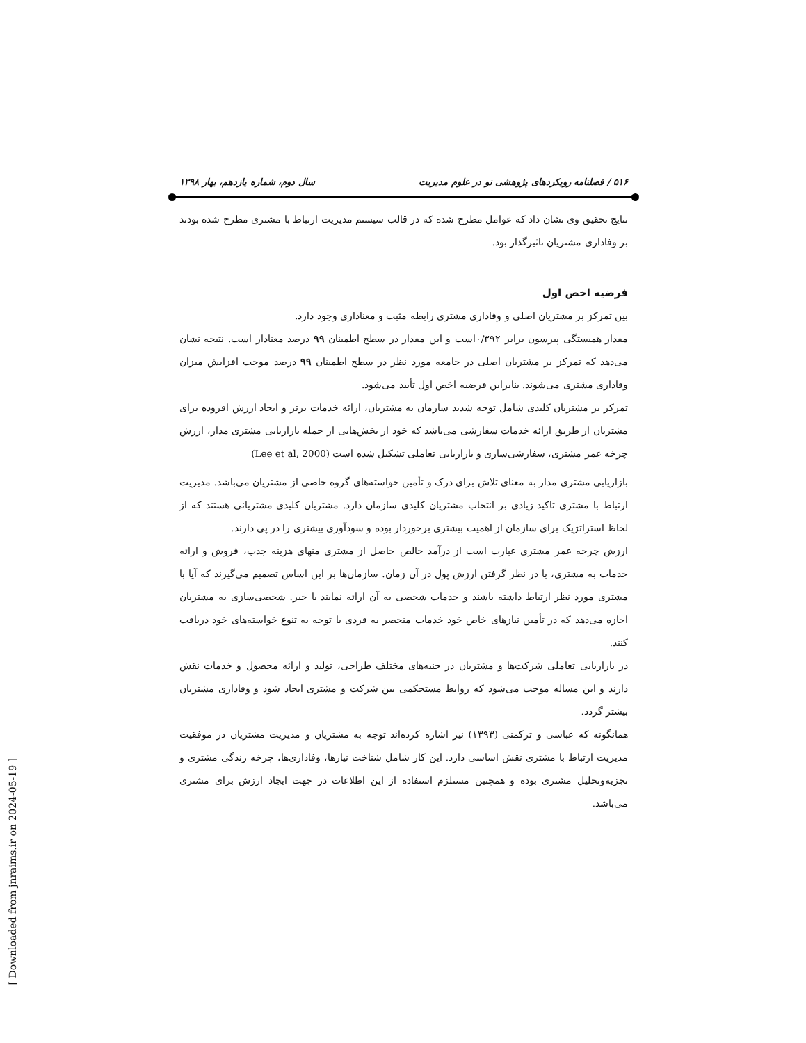۵۱۶ / فصلنامه رویکردهای پژوهشی نو در علوم مدیریت سال دوم، شماره یازدهم، بهار ۱۳۹۸
نتایج تحقیق وی نشان داد که عوامل مطرح شده که در قالب سیستم مدیریت ارتباط با مشتری مطرح شده بودند بر وفاداری مشتریان تاثیرگذار بود.
فرضیه اخص اول
بین تمرکز بر مشتریان اصلی و وفاداری مشتری رابطه مثبت و معناداری وجود دارد.
مقدار همبستگی پیرسون برابر ۰/۳۹۲است و این مقدار در سطح اطمینان ۹۹ درصد معنادار است. نتیجه نشان می‌دهد که تمرکز بر مشتریان اصلی در جامعه مورد نظر در سطح اطمینان ۹۹ درصد موجب افزایش میزان وفاداری مشتری می‌شوند. بنابراین فرضیه اخص اول تأیید می‌شود.
تمرکز بر مشتریان کلیدی شامل توجه شدید سازمان به مشتریان، ارائه خدمات برتر و ایجاد ارزش افزوده برای مشتریان از طریق ارائه خدمات سفارشی می‌باشد که خود از بخش‌هایی از جمله بازاریابی مشتری مدار، ارزش چرخه عمر مشتری، سفارشی‌سازی و بازاریابی تعاملی تشکیل شده است (Lee et al, 2000)
بازاریابی مشتری مدار به معنای تلاش برای درک و تأمین خواسته‌های گروه خاصی از مشتریان می‌باشد. مدیریت ارتباط با مشتری تاکید زیادی بر انتخاب مشتریان کلیدی سازمان دارد. مشتریان کلیدی مشتریانی هستند که از لحاظ استراتژیک برای سازمان از اهمیت بیشتری برخوردار بوده و سودآوری بیشتری را در پی دارند.
ارزش چرخه عمر مشتری عبارت است از درآمد خالص حاصل از مشتری منهای هزینه جذب، فروش و ارائه خدمات به مشتری، با در نظر گرفتن ارزش پول در آن زمان. سازمان‌ها بر این اساس تصمیم می‌گیرند که آیا با مشتری مورد نظر ارتباط داشته باشند و خدمات شخصی به آن ارائه نمایند یا خیر. شخصی‌سازی به مشتریان اجازه می‌دهد که در تأمین نیازهای خاص خود خدمات منحصر به فردی با توجه به تنوع خواسته‌های خود دریافت کنند.
در بازاریابی تعاملی شرکت‌ها و مشتریان در جنبه‌های مختلف طراحی، تولید و ارائه محصول و خدمات نقش دارند و این مساله موجب می‌شود که روابط مستحکمی بین شرکت و مشتری ایجاد شود و وفاداری مشتریان بیشتر گردد.
همانگونه که عباسی و ترکمنی (۱۳۹۳) نیز اشاره کرده‌اند توجه به مشتریان و مدیریت مشتریان در موفقیت مدیریت ارتباط با مشتری نقش اساسی دارد. این کار شامل شناخت نیازها، وفاداری‌ها، چرخه زندگی مشتری و تجزیه‌وتحلیل مشتری بوده و همچنین مستلزم استفاده از این اطلاعات در جهت ایجاد ارزش برای مشتری می‌باشد.
[ Downloaded from jnraims.ir on 2024-05-19 ]